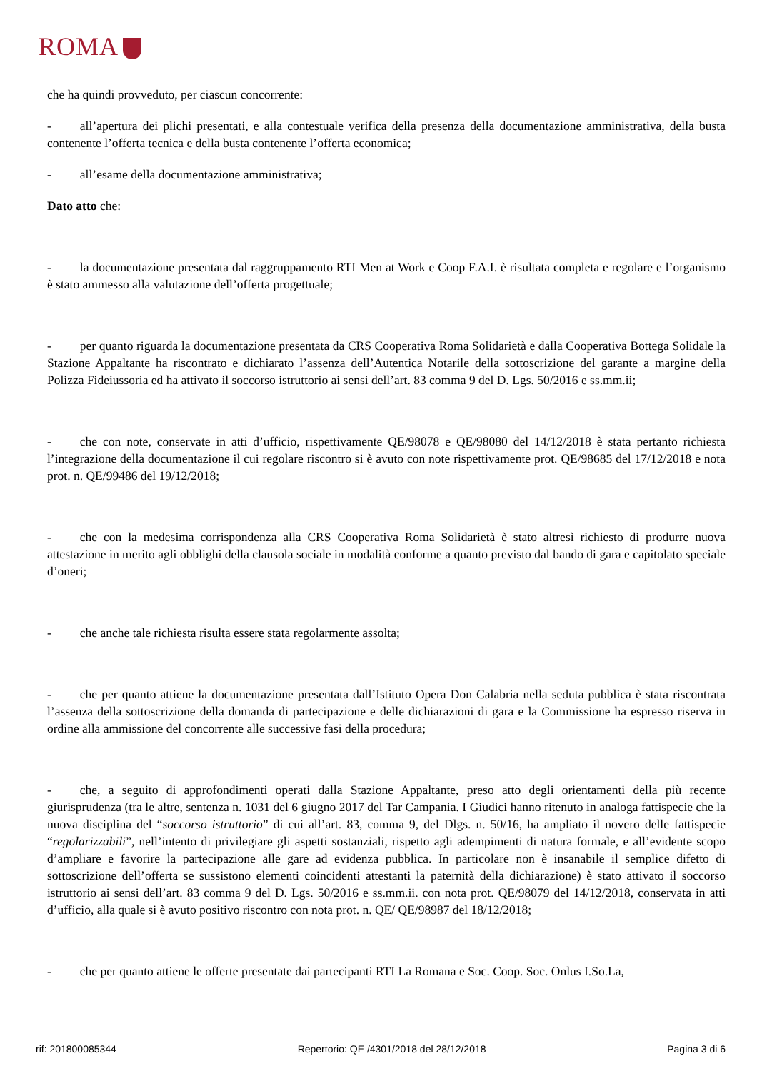ROMA
che ha quindi provveduto, per ciascun concorrente:
- all’apertura dei plichi presentati, e alla contestuale verifica della presenza della documentazione amministrativa, della busta contenente l’offerta tecnica e della busta contenente l’offerta economica;
- all’esame della documentazione amministrativa;
Dato atto che:
- la documentazione presentata dal raggruppamento RTI Men at Work e Coop F.A.I. è risultata completa e regolare e l’organismo è stato ammesso alla valutazione dell’offerta progettuale;
- per quanto riguarda la documentazione presentata da CRS Cooperativa Roma Solidarietà e dalla Cooperativa Bottega Solidale la Stazione Appaltante ha riscontrato e dichiarato l’assenza dell’Autentica Notarile della sottoscrizione del garante a margine della Polizza Fideiussoria ed ha attivato il soccorso istruttorio ai sensi dell’art. 83 comma 9 del D. Lgs. 50/2016 e ss.mm.ii;
- che con note, conservate in atti d’ufficio, rispettivamente QE/98078 e QE/98080 del 14/12/2018 è stata pertanto richiesta l’integrazione della documentazione il cui regolare riscontro si è avuto con note rispettivamente prot. QE/98685 del 17/12/2018 e nota prot. n. QE/99486 del 19/12/2018;
- che con la medesima corrispondenza alla CRS Cooperativa Roma Solidarietà è stato altresì richiesto di produrre nuova attestazione in merito agli obblighi della clausola sociale in modalità conforme a quanto previsto dal bando di gara e capitolato speciale d’oneri;
- che anche tale richiesta risulta essere stata regolarmente assolta;
- che per quanto attiene la documentazione presentata dall’Istituto Opera Don Calabria nella seduta pubblica è stata riscontrata l’assenza della sottoscrizione della domanda di partecipazione e delle dichiarazioni di gara e la Commissione ha espresso riserva in ordine alla ammissione del concorrente alle successive fasi della procedura;
- che, a seguito di approfondimenti operati dalla Stazione Appaltante, preso atto degli orientamenti della più recente giurisprudenza (tra le altre, sentenza n. 1031 del 6 giugno 2017 del Tar Campania. I Giudici hanno ritenuto in analoga fattispecie che la nuova disciplina del “soccorso istruttorio” di cui all’art. 83, comma 9, del Dlgs. n. 50/16, ha ampliato il novero delle fattispecie “regolarizzabili”, nell’intento di privilegiare gli aspetti sostanziali, rispetto agli adempimenti di natura formale, e all’evidente scopo d’ampliare e favorire la partecipazione alle gare ad evidenza pubblica. In particolare non è insanabile il semplice difetto di sottoscrizione dell’offerta se sussistono elementi coincidenti attestanti la paternità della dichiarazione) è stato attivato il soccorso istruttorio ai sensi dell’art. 83 comma 9 del D. Lgs. 50/2016 e ss.mm.ii. con nota prot. QE/98079 del 14/12/2018, conservata in atti d’ufficio, alla quale si è avuto positivo riscontro con nota prot. n. QE/ QE/98987 del 18/12/2018;
- che per quanto attiene le offerte presentate dai partecipanti RTI La Romana e Soc. Coop. Soc. Onlus I.So.La,
rif: 201800085344 Repertorio: QE /4301/2018 del 28/12/2018 Pagina 3 di 6